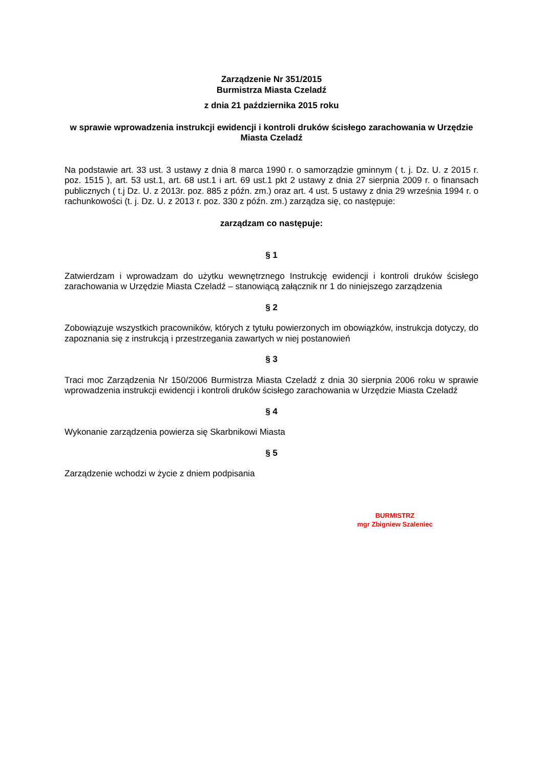Zarządzenie Nr 351/2015
Burmistrza Miasta Czeladź
z dnia 21 października 2015 roku
w sprawie wprowadzenia instrukcji ewidencji i kontroli druków ścisłego zarachowania w Urzędzie Miasta Czeladź
Na podstawie art. 33 ust. 3 ustawy z dnia 8 marca 1990 r. o samorządzie gminnym ( t. j. Dz. U. z 2015 r. poz. 1515 ), art. 53 ust.1, art. 68 ust.1 i art. 69 ust.1 pkt 2 ustawy z dnia 27 sierpnia 2009 r. o finansach publicznych ( t.j Dz. U. z 2013r. poz. 885 z późn. zm.) oraz art. 4 ust. 5 ustawy z dnia 29 września 1994 r. o rachunkowości (t. j. Dz. U. z 2013 r. poz. 330 z późn. zm.) zarządza się, co następuje:
zarządzam co następuje:
§ 1
Zatwierdzam i wprowadzam do użytku wewnętrznego Instrukcję ewidencji i kontroli druków ścisłego zarachowania w Urzędzie Miasta Czeladź – stanowiącą załącznik nr 1 do niniejszego zarządzenia
§ 2
Zobowiązuje wszystkich pracowników, których z tytułu powierzonych im obowiązków, instrukcja dotyczy, do zapoznania się z instrukcją i przestrzegania zawartych w niej postanowień
§ 3
Traci moc Zarządzenia Nr 150/2006 Burmistrza Miasta Czeladź z dnia 30 sierpnia 2006 roku w sprawie wprowadzenia instrukcji ewidencji i kontroli druków ścisłego zarachowania w Urzędzie Miasta Czeladź
§ 4
Wykonanie zarządzenia powierza się Skarbnikowi Miasta
§ 5
Zarządzenie wchodzi w życie z dniem podpisania
BURMISTRZ
mgr Zbigniew Szaleniec